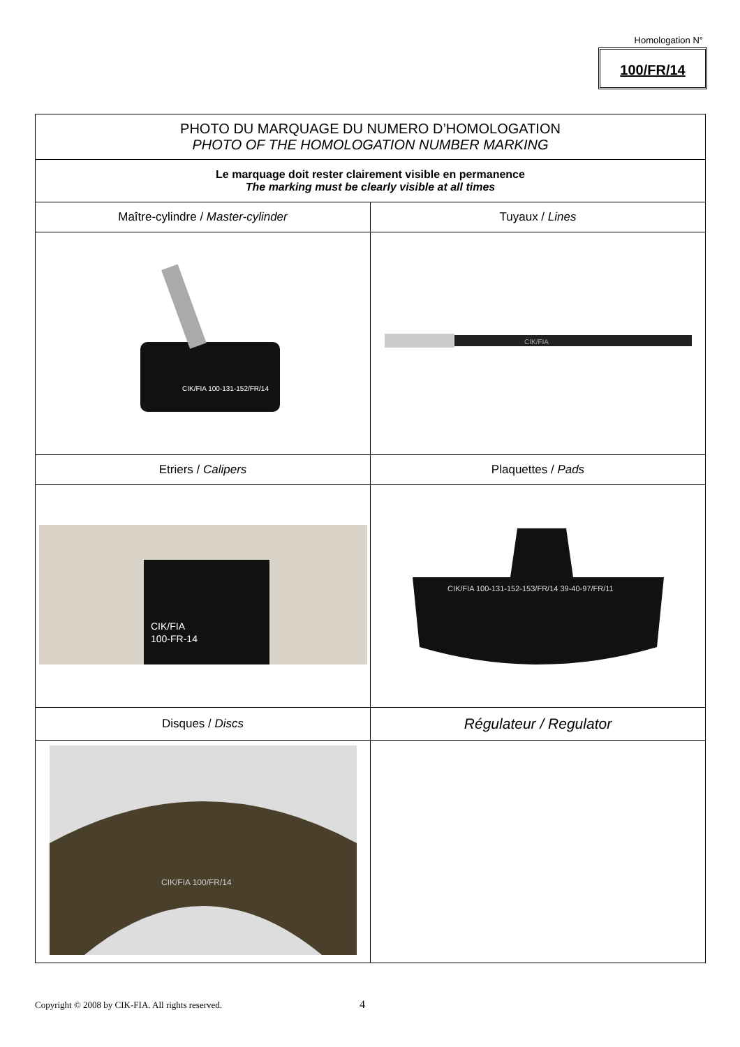Homologation N°
100/FR/14
| PHOTO DU MARQUAGE DU NUMERO D’HOMOLOGATION PHOTO OF THE HOMOLOGATION NUMBER MARKING | |
| Le marquage doit rester clairement visible en permanence The marking must be clearly visible at all times | |
| Maître-cylindre / Master-cylinder | Tuyaux / Lines |
| CIK/FIA 100-131-152/FR/14 | CIK/FIA |
| Etriers / Calipers | Plaquettes / Pads |
| CIK/FIA 100-FR-14 | CIK/FIA 100-131-152-153/FR/14 39-40-97/FR/11 |
| Disques / Discs | Régulateur / Regulator |
| CIK/FIA 100/FR/14 | |
Copyright © 2008 by CIK-FIA. All rights reserved.
4